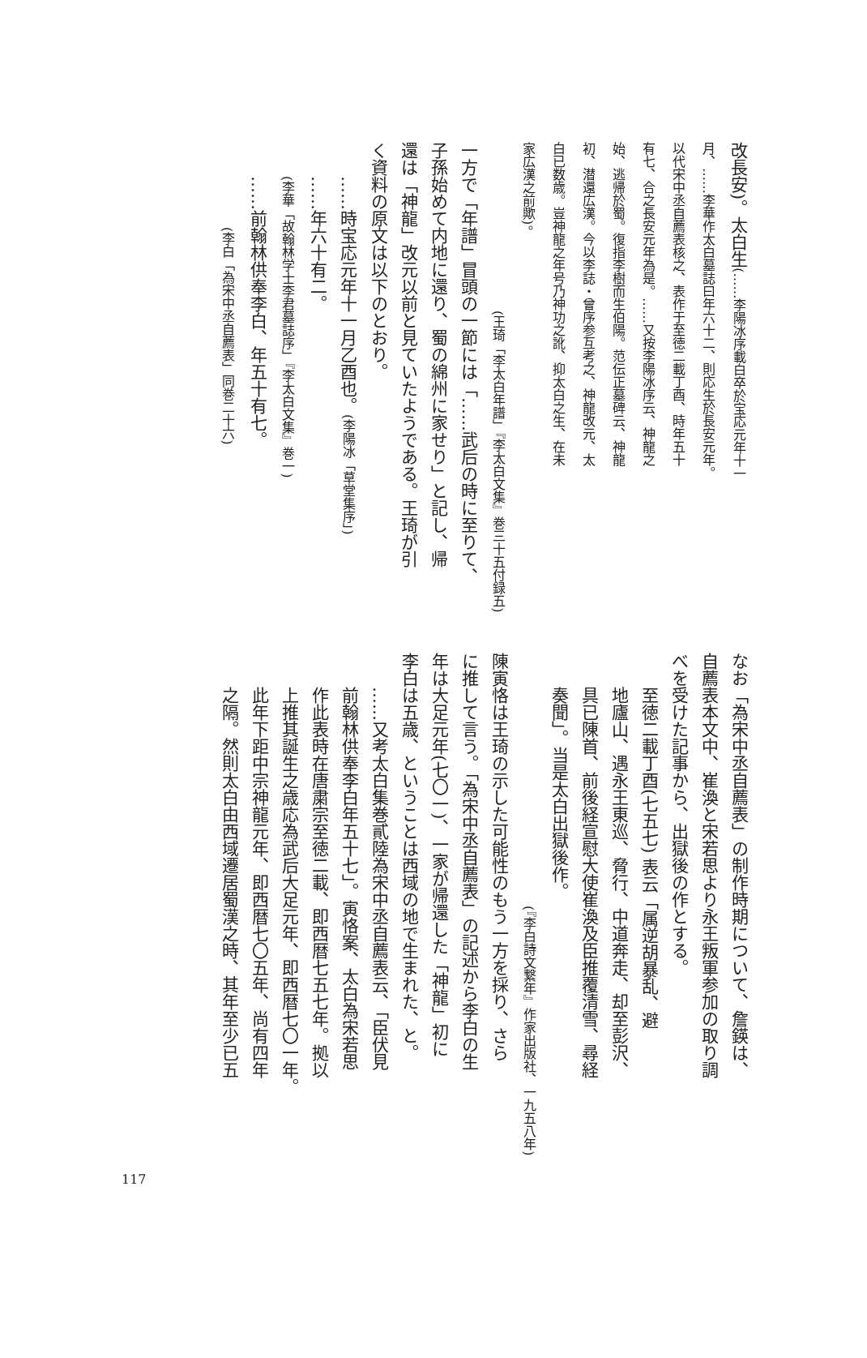改長安)。太白生(……李陽冰序載白卒於宝応元年十一
月、……李華作太白墓誌曰年六十二、則応生於長安元年。
以代宋中丞自薦表核之、表作于至徳二載丁酉、時年五十
有七、合之長安元年為是。……又按李陽冰序云、神龍之
始、逃帰於蜀。復指李樹而生伯陽。范伝正墓碑云、神龍
初、潜還広漢。今以李誌・曾序参互考之、神龍改元、太
白已数歳。豈神龍之年号乃神功之訛、抑太白之生、在未
家広漢之前歟)。
(王琦「李太白年譜」『李太白文集』巻三十五付録五)
一方で「年譜」冒頭の一節には「……武后の時に至りて、
子孫始めて内地に還り、蜀の綿州に家せり」と記し、帰
還は「神龍」改元以前と見ていたようである。王琦が引
く資料の原文は以下のとおり。
……時宝応元年十一月乙酉也。(李陽冰「草堂集序」)
……年六十有二。
(李華「故翰林学士李君墓誌序」『李太白文集』巻一)
……前翰林供奉李白、年五十有七。
(李白「為宋中丞自薦表」同巻二十六)
なお「為宋中丞自薦表」の制作時期について、詹鍈は、
自薦表本文中、崔渙と宋若思より永王叛軍参加の取り調
べを受けた記事から、出獄後の作とする。
至徳二載丁酉(七五七) 表云「属逆胡暴乱、避
地廬山、遇永王東巡、脅行、中道奔走、却至彭沢、
具已陳首、前後経宣慰大使崔渙及臣推覆清雪、尋経
奏聞」。当是太白出獄後作。
(『李白詩文繋年』作家出版社、一九五八年)
陳寅恪は王琦の示した可能性のもう一方を採り、さら
に推して言う。「為宋中丞自薦表」の記述から李白の生
年は大足元年(七〇一)、一家が帰還した「神龍」初に
李白は五歳、ということは西域の地で生まれた、と。
……又考太白集巻貳陸為宋中丞自薦表云、「臣伏見
前翰林供奉李白年五十七」。寅恪案、太白為宋若思
作此表時在唐粛宗至徳二載、即西暦七五七年。拠以
上推其誕生之歳応為武后大足元年、即西暦七〇一年。
此年下距中宗神龍元年、即西暦七〇五年、尚有四年
之隔。然則太白由西域遷居蜀漢之時、其年至少已五
117